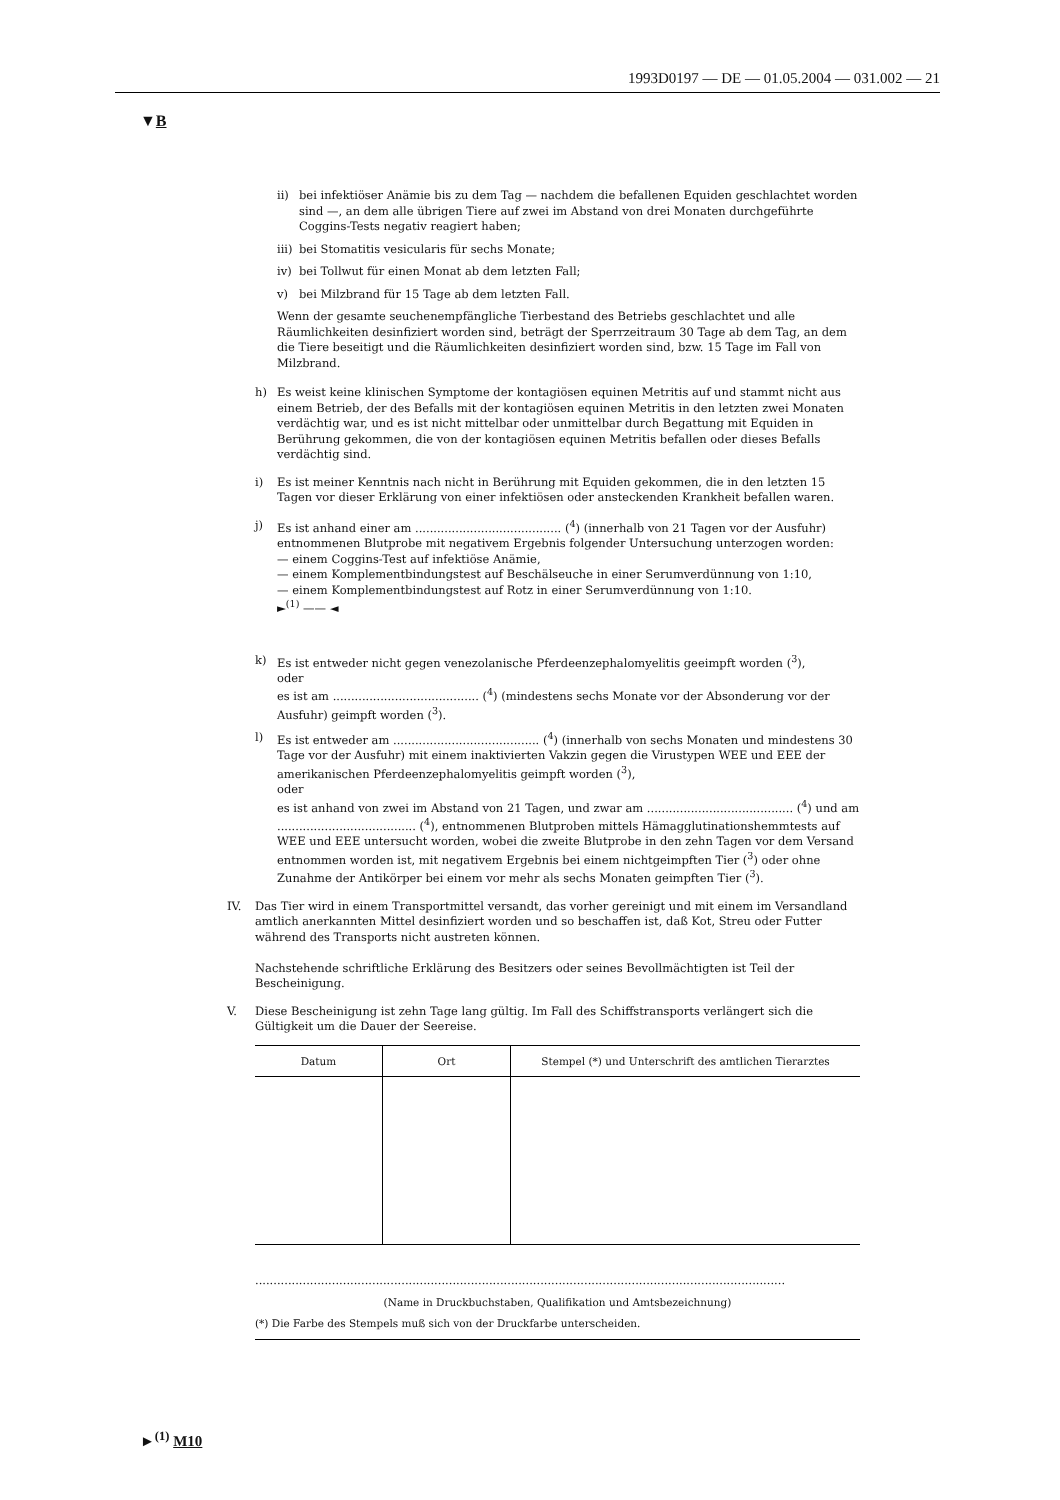1993D0197 — DE — 01.05.2004 — 031.002 — 21
▼B
ii) bei infektiöser Anämie bis zu dem Tag — nachdem die befallenen Equiden geschlachtet worden sind —, an dem alle übrigen Tiere auf zwei im Abstand von drei Monaten durchgeführte Coggins-Tests negativ reagiert haben;
iii) bei Stomatitis vesicularis für sechs Monate;
iv) bei Tollwut für einen Monat ab dem letzten Fall;
v) bei Milzbrand für 15 Tage ab dem letzten Fall.
Wenn der gesamte seuchenempfängliche Tierbestand des Betriebs geschlachtet und alle Räumlichkeiten desinfiziert worden sind, beträgt der Sperrzeitraum 30 Tage ab dem Tag, an dem die Tiere beseitigt und die Räumlichkeiten desinfiziert worden sind, bzw. 15 Tage im Fall von Milzbrand.
h) Es weist keine klinischen Symptome der kontagiösen equinen Metritis auf und stammt nicht aus einem Betrieb, der des Befalls mit der kontagiösen equinen Metritis in den letzten zwei Monaten verdächtig war, und es ist nicht mittelbar oder unmittelbar durch Begattung mit Equiden in Berührung gekommen, die von der kontagiösen equinen Metritis befallen oder dieses Befalls verdächtig sind.
i) Es ist meiner Kenntnis nach nicht in Berührung mit Equiden gekommen, die in den letzten 15 Tagen vor dieser Erklärung von einer infektiösen oder ansteckenden Krankheit befallen waren.
j) Es ist anhand einer am ........................................ (<sup>4</sup>) (innerhalb von 21 Tagen vor der Ausfuhr) entnommenen Blutprobe mit negativem Ergebnis folgender Untersuchung unterzogen worden:
— einem Coggins-Test auf infektiöse Anämie,
— einem Komplementbindungstest auf Beschälseuche in einer Serumverdünnung von 1:10,
— einem Komplementbindungstest auf Rotz in einer Serumverdünnung von 1:10.
►<sup>(1)</sup> —— ◄
k) Es ist entweder nicht gegen venezolanische Pferdeenzephalomyelitis geeimpft worden (<sup>3</sup>),
oder
es ist am ........................................ (<sup>4</sup>) (mindestens sechs Monate vor der Absonderung vor der Ausfuhr) geimpft worden (<sup>3</sup>).
l) Es ist entweder am ........................................ (<sup>4</sup>) (innerhalb von sechs Monaten und mindestens 30 Tage vor der Ausfuhr) mit einem inaktivierten Vakzin gegen die Virustypen WEE und EEE der amerikanischen Pferdeenzephalomyelitis geimpft worden (<sup>3</sup>),
oder
es ist anhand von zwei im Abstand von 21 Tagen, und zwar am ........................................ (<sup>4</sup>) und am ...................................... (<sup>4</sup>), entnommenen Blutproben mittels Hämagglutinationshemmtests auf WEE und EEE untersucht worden, wobei die zweite Blutprobe in den zehn Tagen vor dem Versand entnommen worden ist, mit negativem Ergebnis bei einem nichtgeimpften Tier (<sup>3</sup>) oder ohne Zunahme der Antikörper bei einem vor mehr als sechs Monaten geimpften Tier (<sup>3</sup>).
IV. Das Tier wird in einem Transportmittel versandt, das vorher gereinigt und mit einem im Versandland amtlich anerkannten Mittel desinfiziert worden und so beschaffen ist, daß Kot, Streu oder Futter während des Transports nicht austreten können.
Nachstehende schriftliche Erklärung des Besitzers oder seines Bevollmächtigten ist Teil der Bescheinigung.
V. Diese Bescheinigung ist zehn Tage lang gültig. Im Fall des Schiffstransports verlängert sich die Gültigkeit um die Dauer der Seereise.
| Datum | Ort | Stempel (*) und Unterschrift des amtlichen Tierarztes |
| --- | --- | --- |
.................................................................................................................................................
(Name in Druckbuchstaben, Qualifikation und Amtsbezeichnung)
(*) Die Farbe des Stempels muß sich von der Druckfarbe unterscheiden.
►<sup>(1)</sup> M10